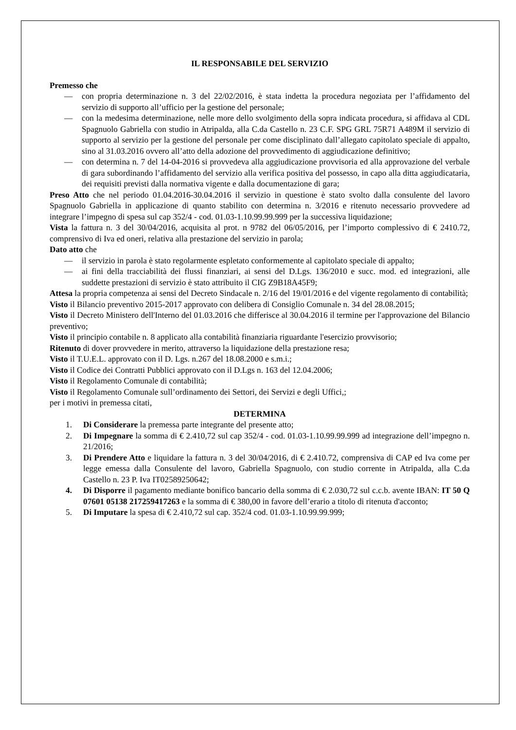IL RESPONSABILE DEL SERVIZIO
Premesso che
— con propria determinazione n. 3 del 22/02/2016, è stata indetta la procedura negoziata per l’affidamento del servizio di supporto all’ufficio per la gestione del personale;
— con la medesima determinazione, nelle more dello svolgimento della sopra indicata procedura, si affidava al CDL Spagnuolo Gabriella con studio in Atripalda, alla C.da Castello n. 23 C.F. SPG GRL 75R71 A489M il servizio di supporto al servizio per la gestione del personale per come disciplinato dall’allegato capitolato speciale di appalto, sino al 31.03.2016 ovvero all’atto della adozione del provvedimento di aggiudicazione definitivo;
— con determina n. 7 del 14-04-2016 si provvedeva alla aggiudicazione provvisoria ed alla approvazione del verbale di gara subordinando l’affidamento del servizio alla verifica positiva del possesso, in capo alla ditta aggiudicataria, dei requisiti previsti dalla normativa vigente e dalla documentazione di gara;
Preso Atto che nel periodo 01.04.2016-30.04.2016 il servizio in questione è stato svolto dalla consulente del lavoro Spagnuolo Gabriella in applicazione di quanto stabilito con determina n. 3/2016 e ritenuto necessario provvedere ad integrare l’impegno di spesa sul cap 352/4 - cod. 01.03-1.10.99.99.999 per la successiva liquidazione;
Vista la fattura n. 3 del 30/04/2016, acquisita al prot. n 9782 del 06/05/2016, per l’importo complessivo di € 2410.72, comprensivo di Iva ed oneri, relativa alla prestazione del servizio in parola;
Dato atto che
— il servizio in parola è stato regolarmente espletato conformemente al capitolato speciale di appalto;
— ai fini della tracciabilità dei flussi finanziari, ai sensi del D.Lgs. 136/2010 e succ. mod. ed integrazioni, alle suddette prestazioni di servizio è stato attribuito il CIG Z9B18A45F9;
Attesa la propria competenza ai sensi del Decreto Sindacale n. 2/16 del 19/01/2016 e del vigente regolamento di contabilità;
Visto il Bilancio preventivo 2015-2017 approvato con delibera di Consiglio Comunale n. 34 del 28.08.2015;
Visto il Decreto Ministero dell'Interno del 01.03.2016 che differisce al 30.04.2016 il termine per l'approvazione del Bilancio preventivo;
Visto il principio contabile n. 8 applicato alla contabilità finanziaria riguardante l'esercizio provvisorio;
Ritenuto di dover provvedere in merito, attraverso la liquidazione della prestazione resa;
Visto il T.U.E.L. approvato con il D. Lgs. n.267 del 18.08.2000 e s.m.i.;
Visto il Codice dei Contratti Pubblici approvato con il D.Lgs n. 163 del 12.04.2006;
Visto il Regolamento Comunale di contabilità;
Visto il Regolamento Comunale sull’ordinamento dei Settori, dei Servizi e degli Uffici,;
per i motivi in premessa citati,
DETERMINA
1. Di Considerare la premessa parte integrante del presente atto;
2. Di Impegnare la somma di € 2.410,72 sul cap 352/4 - cod. 01.03-1.10.99.99.999 ad integrazione dell’impegno n. 21/2016;
3. Di Prendere Atto e liquidare la fattura n. 3 del 30/04/2016, di € 2.410.72, comprensiva di CAP ed Iva come per legge emessa dalla Consulente del lavoro, Gabriella Spagnuolo, con studio corrente in Atripalda, alla C.da Castello n. 23 P. Iva IT02589250642;
4. Di Disporre il pagamento mediante bonifico bancario della somma di € 2.030,72 sul c.c.b. avente IBAN: IT 50 Q 07601 05138 217259417263 e la somma di € 380,00 in favore dell’erario a titolo di ritenuta d'acconto;
5. Di Imputare la spesa di € 2.410,72 sul cap. 352/4 cod. 01.03-1.10.99.99.999;